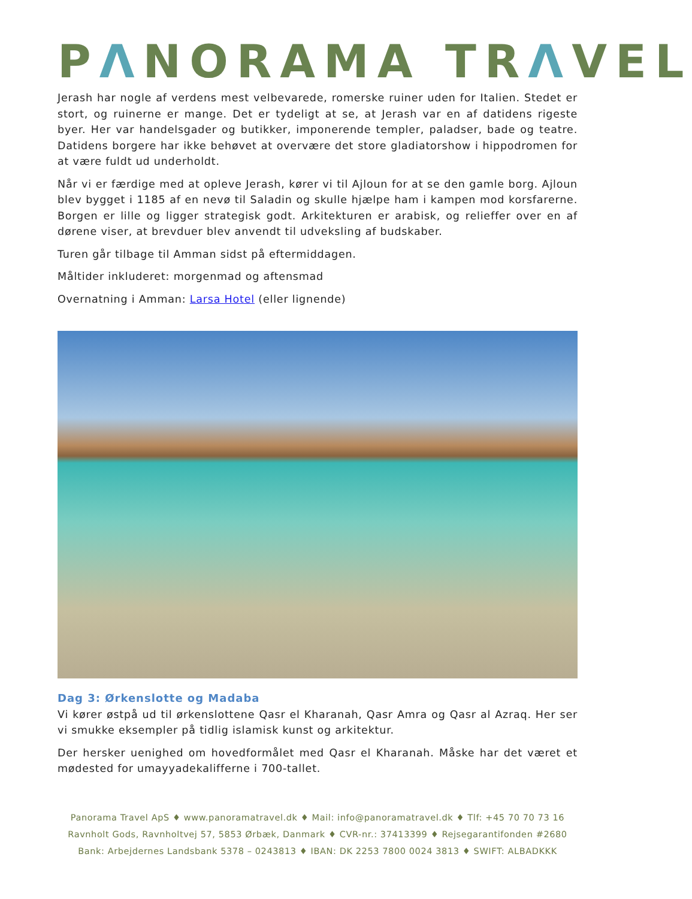PΛNORAMA TRΛVEL
Jerash har nogle af verdens mest velbevarede, romerske ruiner uden for Italien. Stedet er stort, og ruinerne er mange. Det er tydeligt at se, at Jerash var en af datidens rigeste byer. Her var handelsgader og butikker, imponerende templer, paladser, bade og teatre. Datidens borgere har ikke behøvet at overvære det store gladiatorshow i hippodromen for at være fuldt ud underholdt.
Når vi er færdige med at opleve Jerash, kører vi til Ajloun for at se den gamle borg. Ajloun blev bygget i 1185 af en nevø til Saladin og skulle hjælpe ham i kampen mod korsfarerne. Borgen er lille og ligger strategisk godt. Arkitekturen er arabisk, og relieffer over en af dørene viser, at brevduer blev anvendt til udveksling af budskaber.
Turen går tilbage til Amman sidst på eftermiddagen.
Måltider inkluderet: morgenmad og aftensmad
Overnatning i Amman: Larsa Hotel (eller lignende)
Dag 3: Ørkenslotte og Madaba
Vi kører østpå ud til ørkenslottene Qasr el Kharanah, Qasr Amra og Qasr al Azraq. Her ser vi smukke eksempler på tidlig islamisk kunst og arkitektur.
Der hersker uenighed om hovedformålet med Qasr el Kharanah. Måske har det været et mødested for umayyadekalifferne i 700-tallet.
Panorama Travel ApS ♦ www.panoramatravel.dk ♦ Mail: info@panoramatravel.dk ♦ Tlf: +45 70 70 73 16
Ravnholt Gods, Ravnholtvej 57, 5853 Ørbæk, Danmark ♦ CVR-nr.: 37413399 ♦ Rejsegarantifonden #2680
Bank: Arbejdernes Landsbank 5378 – 0243813 ♦ IBAN: DK 2253 7800 0024 3813 ♦ SWIFT: ALBADKKK